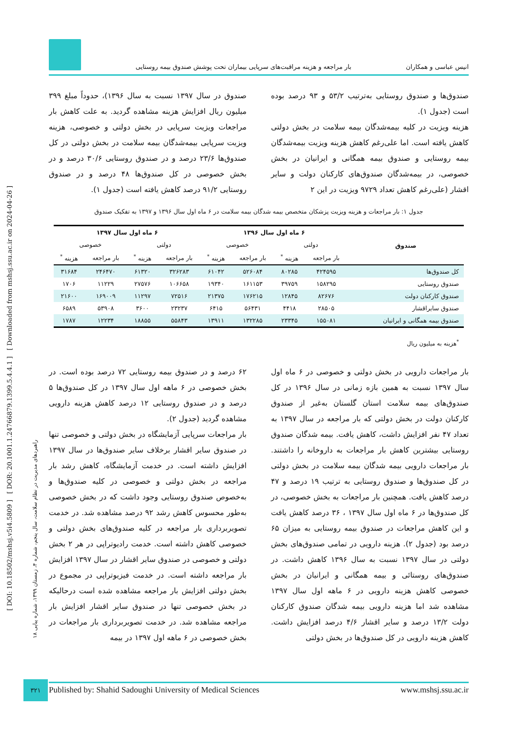انیس عباسی و همکاران بار مراجعه و هزینه مراقبت‌های سرپایی بیماران تحت پوشش صندوق بیمه روستایی
صندوق‌ها و صندوق روستایی به‌ترتیب ۵۳/۲ و ۹۳ درصد بوده است (جدول ۱).
هزینه ویزیت در کلیه بیمه‌شدگان بیمه سلامت در بخش دولتی کاهش یافته است. اما علی‌رغم کاهش هزینه ویزیت بیمه‌شدگان بیمه روستایی و صندوق بیمه همگانی و ایرانیان در بخش خصوصی، در بیمه‌شدگان صندوق‌های کارکنان دولت و سایر اقشار (علی‌رغم کاهش تعداد ۹۷۲۹ ویزیت در این ۲
صندوق در سال ۱۳۹۷ نسبت به سال ۱۳۹۶)، حدوداً مبلغ ۳۹۹ میلیون ریال افزایش هزینه مشاهده گردید. به علت کاهش بار مراجعات ویزیت سرپایی در بخش دولتی و خصوصی، هزینه ویزیت سرپایی بیمه‌شدگان بیمه سلامت در بخش دولتی در کل صندوق‌ها ۲۳/۶ درصد و در صندوق روستایی ۳۰/۶ درصد و در بخش خصوصی در کل صندوق‌ها ۴۸ درصد و در صندوق روستایی ۹۱/۲ درصد کاهش یافته است (جدول ۱).
جدول ۱: بار مراجعات و هزینه ویزیت پزشکان متخصص بیمه شدگان بیمه سلامت در ۶ ماه اول سال ۱۳۹۶ و ۱۳۹۷ به تفکیک صندوق
| صندوق | ۶ ماه اول سال ۱۳۹۶ | | | | ۶ ماه اول سال ۱۳۹۷ | | | |
| --- | --- | --- | --- | --- | --- | --- | --- | --- |
| | دولتی | | خصوصی | | دولتی | | خصوصی | |
| | بار مراجعه | هزینه <sup>*</sup> | بار مراجعه | هزینه <sup>*</sup> | بار مراجعه | هزینه <sup>*</sup> | بار مراجعه | هزینه <sup>*</sup> |
| کل صندوق‌ها | ۴۲۴۵۹۵ | ۸۰۲۸۵ | ۵۲۶۰۸۴ | ۶۱۰۴۲ | ۳۲۶۲۸۳ | ۶۱۳۲۰ | ۲۴۶۴۷۰ | ۳۱۶۸۴ |
| صندوق روستایی | ۱۵۸۲۹۵ | ۳۹۷۵۹ | ۱۶۱۱۵۳ | ۱۹۳۴۰ | ۱۰۶۶۵۸ | ۲۷۵۷۶ | ۱۱۲۲۹ | ۱۷۰۶ |
| صندوق کارکنان دولت | ۸۲۶۷۶ | ۱۲۸۴۵ | ۱۷۶۲۱۵ | ۲۱۳۷۵ | ۷۲۵۱۶ | ۱۱۲۹۷ | ۱۶۹۰۰۹ | ۲۱۶۰۰ |
| صندوق سایراقشار | ۲۸۵۰۵ | ۴۴۱۸ | ۵۶۴۳۱ | ۶۴۱۵ | ۲۳۲۳۷ | ۳۶۰۰ | ۵۳۹۰۸ | ۶۵۸۹ |
| صندوق بیمه همگانی و ایرانیان | ۱۵۵۰۸۱ | ۲۳۳۴۵ | ۱۳۲۲۸۵ | ۱۳۹۱۱ | ۵۵۸۴۳ | ۱۸۸۵۵ | ۱۲۲۳۴ | ۱۷۸۷ |
<sup>*</sup> هزینه به میلیون ریال
بار مراجعات دارویی در بخش دولتی و خصوصی در ۶ ماه اول سال ۱۳۹۷ نسبت به همین بازه زمانی در سال ۱۳۹۶ در کل صندوق‌های بیمه سلامت استان گلستان به‌غیر از صندوق کارکنان دولت در بخش دولتی که بار مراجعه در سال ۱۳۹۷ به تعداد ۴۷ نفر افزایش داشت، کاهش یافت. بیمه شدگان صندوق روستایی بیشترین کاهش بار مراجعات به داروخانه را داشتند. بار مراجعات دارویی بیمه شدگان بیمه سلامت در بخش دولتی در کل صندوق‌ها و صندوق روستایی به ترتیب ۱۹ درصد و ۴۷ درصد کاهش یافت. همچنین بار مراجعات به بخش خصوصی، در کل صندوق‌ها در ۶ ماه اول سال ۱۳۹۷ ، ۳۶ درصد کاهش یافت و این کاهش مراجعات در صندوق بیمه روستایی به میزان ۶۵ درصد بود (جدول ۲). هزینه دارویی در تمامی صندوق‌های بخش دولتی در سال ۱۳۹۷ نسبت به سال ۱۳۹۶ کاهش داشت. در صندوق‌های روستائی و بیمه همگانی و ایرانیان در بخش خصوصی کاهش هزینه دارویی در ۶ ماهه اول سال ۱۳۹۷ مشاهده شد اما هزینه دارویی بیمه شدگان صندوق کارکنان دولت ۱۳/۲ درصد و سایر اقشار ۴/۶ درصد افزایش داشت. کاهش هزینه دارویی در کل صندوق‌ها در بخش دولتی
۶۲ درصد و در صندوق بیمه روستایی ۷۲ درصد بوده است. در بخش خصوصی در ۶ ماهه اول سال ۱۳۹۷ در کل صندوق‌ها ۵ درصد و در صندوق روستایی ۱۲ درصد کاهش هزینه دارویی مشاهده گردید (جدول ۲).
بار مراجعات سرپایی آزمایشگاه در بخش دولتی و خصوصی تنها در صندوق سایر اقشار برخلاف سایر صندوق‌ها در سال ۱۳۹۷ افزایش داشته است. در خدمت آزمایشگاه، کاهش رشد بار مراجعه در بخش دولتی و خصوصی در کلیه صندوق‌ها و به‌خصوص صندوق روستایی وجود داشت که در بخش خصوصی به‌طور محسوس کاهش رشد ۹۲ درصد مشاهده شد. در خدمت تصویربرداری بار مراجعه در کلیه صندوق‌های بخش دولتی و خصوصی کاهش داشته است. خدمت رادیوتراپی در هر ۲ بخش دولتی و خصوصی در صندوق سایر اقشار در سال ۱۳۹۷ افزایش بار مراجعه داشته است. در خدمت فیزیوتراپی در مجموع در بخش دولتی افزایش بار مراجعه مشاهده شده است درحالیکه در بخش خصوصی تنها در صندوق سایر اقشار افزایش بار مراجعه مشاهده شد. در خدمت تصویربرداری بار مراجعات در بخش خصوصی در ۶ ماهه اول ۱۳۹۷ در بیمه
[ DOI: 10.18502/mshsj.v5i4.5809 ] [ DOR: 20.1001.1.24766879.1399.5.4.4.1 ] [ Downloaded from mshsj.ssu.ac.ir on 2024-04-26 ]
راهبردهای مدیریت در نظام سلامت، سال پنجم، شماره ۴، زمستان ۱۳۹۹، شماره پیاپی ۱۸
۳۲۱ Published by: Shahid Sadoughi University of Medical Sciences www.mshsj.ssu.ac.ir